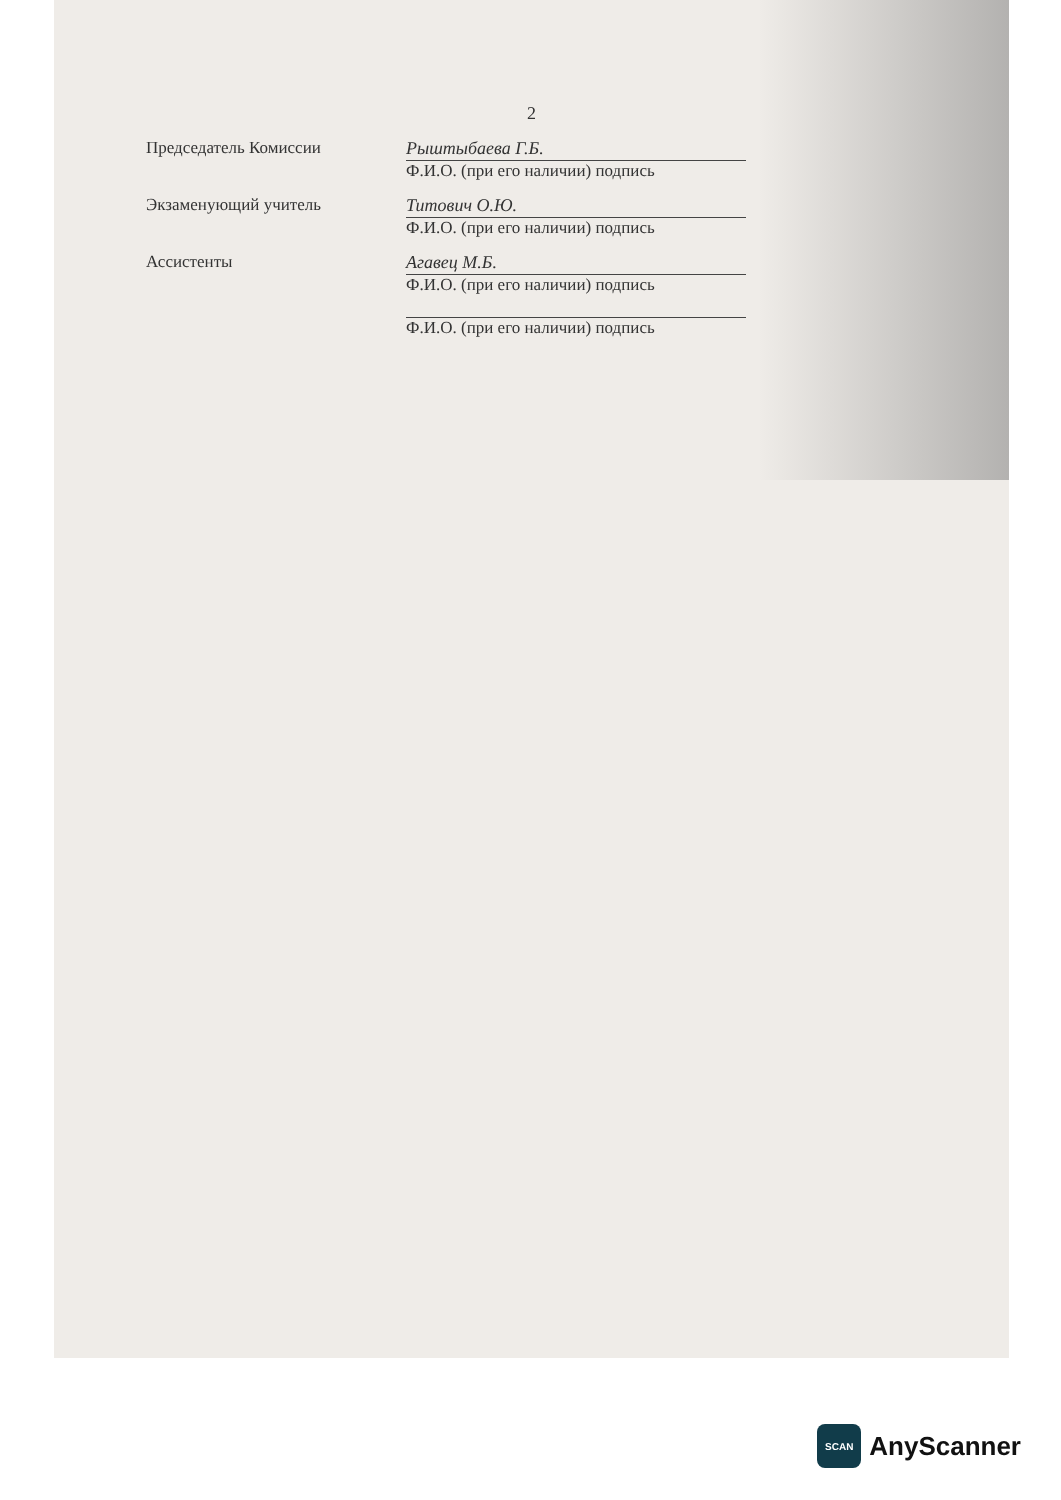2
Председатель Комиссии
Рыштыбаева Г.Б.
Ф.И.О. (при его наличии) подпись
Экзаменующий учитель
Титович О.Ю.
Ф.И.О. (при его наличии) подпись
Ассистенты
Агавец М.Б.
Ф.И.О. (при его наличии) подпись
Ф.И.О. (при его наличии) подпись
SCAN
AnyScanner